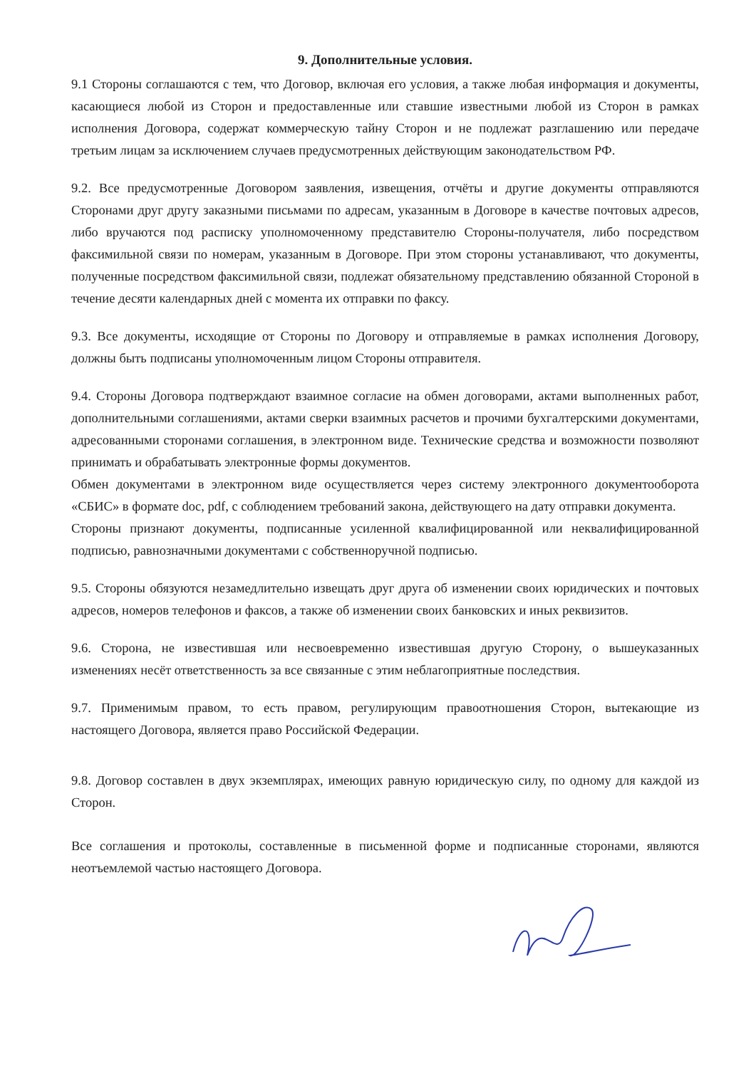9. Дополнительные условия.
9.1 Стороны соглашаются с тем, что Договор, включая его условия, а также любая информация и документы, касающиеся любой из Сторон и предоставленные или ставшие известными любой из Сторон в рамках исполнения Договора, содержат коммерческую тайну Сторон и не подлежат разглашению или передаче третьим лицам за исключением случаев предусмотренных действующим законодательством РФ.
9.2. Все предусмотренные Договором заявления, извещения, отчёты и другие документы отправляются Сторонами друг другу заказными письмами по адресам, указанным в Договоре в качестве почтовых адресов, либо вручаются под расписку уполномоченному представителю Стороны-получателя, либо посредством факсимильной связи по номерам, указанным в Договоре. При этом стороны устанавливают, что документы, полученные посредством факсимильной связи, подлежат обязательному представлению обязанной Стороной в течение десяти календарных дней с момента их отправки по факсу.
9.3. Все документы, исходящие от Стороны по Договору и отправляемые в рамках исполнения Договору, должны быть подписаны уполномоченным лицом Стороны отправителя.
9.4. Стороны Договора подтверждают взаимное согласие на обмен договорами, актами выполненных работ, дополнительными соглашениями, актами сверки взаимных расчетов и прочими бухгалтерскими документами, адресованными сторонами соглашения, в электронном виде. Технические средства и возможности позволяют принимать и обрабатывать электронные формы документов.
Обмен документами в электронном виде осуществляется через систему электронного документооборота «СБИС» в формате doc, pdf, с соблюдением требований закона, действующего на дату отправки документа.
Стороны признают документы, подписанные усиленной квалифицированной или неквалифицированной подписью, равнозначными документами с собственноручной подписью.
9.5. Стороны обязуются незамедлительно извещать друг друга об изменении своих юридических и почтовых адресов, номеров телефонов и факсов, а также об изменении своих банковских и иных реквизитов.
9.6. Сторона, не известившая или несвоевременно известившая другую Сторону, о вышеуказанных изменениях несёт ответственность за все связанные с этим неблагоприятные последствия.
9.7. Применимым правом, то есть правом, регулирующим правоотношения Сторон, вытекающие из настоящего Договора, является право Российской Федерации.
9.8. Договор составлен в двух экземплярах, имеющих равную юридическую силу, по одному для каждой из Сторон.
Все соглашения и протоколы, составленные в письменной форме и подписанные сторонами, являются неотъемлемой частью настоящего Договора.